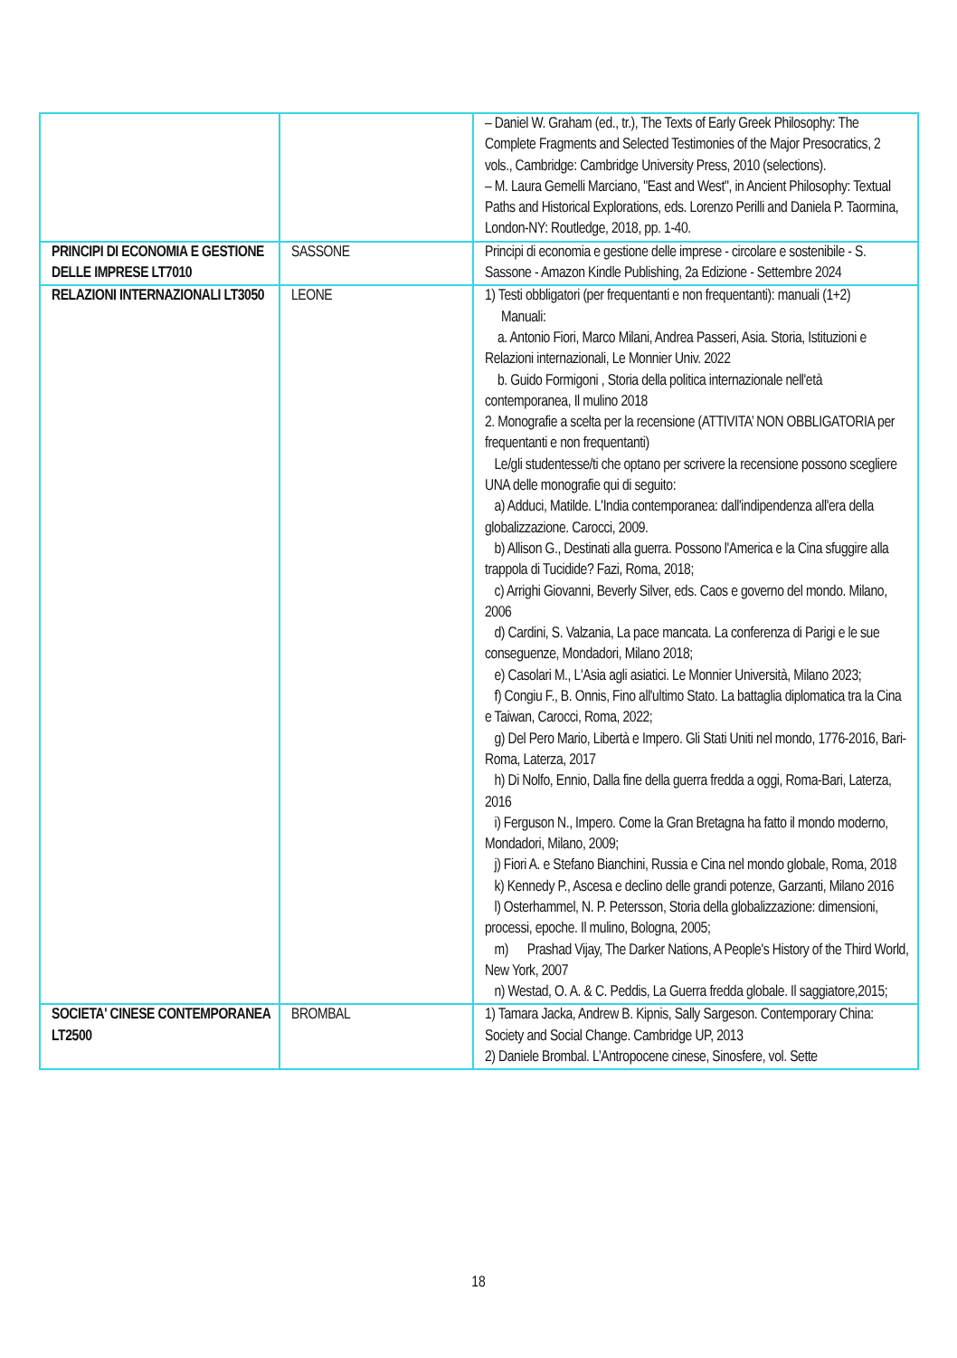| | | – Daniel W. Graham (ed., tr.), The Texts of Early Greek Philosophy: The Complete Fragments and Selected Testimonies of the Major Presocratics, 2 vols., Cambridge: Cambridge University Press, 2010 (selections). – M. Laura Gemelli Marciano, "East and West", in Ancient Philosophy: Textual Paths and Historical Explorations, eds. Lorenzo Perilli and Daniela P. Taormina, London-NY: Routledge, 2018, pp. 1-40. |
| PRINCIPI DI ECONOMIA E GESTIONE DELLE IMPRESE LT7010 | SASSONE | Principi di economia e gestione delle imprese - circolare e sostenibile - S. Sassone - Amazon Kindle Publishing, 2a Edizione - Settembre 2024 |
| RELAZIONI INTERNAZIONALI LT3050 | LEONE | 1) Testi obbligatori (per frequentanti e non frequentanti): manuali (1+2) Manuali: a. Antonio Fiori, Marco Milani, Andrea Passeri, Asia. Storia, Istituzioni e Relazioni internazionali, Le Monnier Univ. 2022 b. Guido Formigoni , Storia della politica internazionale nell'età contemporanea, Il mulino 2018 2. Monografie a scelta per la recensione (ATTIVITA’ NON OBBLIGATORIA per frequentanti e non frequentanti) Le/gli studentesse/ti che optano per scrivere la recensione possono scegliere UNA delle monografie qui di seguito: a) Adduci, Matilde. L'India contemporanea: dall'indipendenza all'era della globalizzazione. Carocci, 2009. b) Allison G., Destinati alla guerra. Possono l'America e la Cina sfuggire alla trappola di Tucidide? Fazi, Roma, 2018; c) Arrighi Giovanni, Beverly Silver, eds. Caos e governo del mondo. Milano, 2006 d) Cardini, S. Valzania, La pace mancata. La conferenza di Parigi e le sue conseguenze, Mondadori, Milano 2018; e) Casolari M., L'Asia agli asiatici. Le Monnier Università, Milano 2023; f) Congiu F., B. Onnis, Fino all'ultimo Stato. La battaglia diplomatica tra la Cina e Taiwan, Carocci, Roma, 2022; g) Del Pero Mario, Libertà e Impero. Gli Stati Uniti nel mondo, 1776-2016, Bari-Roma, Laterza, 2017 h) Di Nolfo, Ennio, Dalla fine della guerra fredda a oggi, Roma-Bari, Laterza, 2016 i) Ferguson N., Impero. Come la Gran Bretagna ha fatto il mondo moderno, Mondadori, Milano, 2009; j) Fiori A. e Stefano Bianchini, Russia e Cina nel mondo globale, Roma, 2018 k) Kennedy P., Ascesa e declino delle grandi potenze, Garzanti, Milano 2016 l) Osterhammel, N. P. Petersson, Storia della globalizzazione: dimensioni, processi, epoche. Il mulino, Bologna, 2005; m) Prashad Vijay, The Darker Nations, A People's History of the Third World, New York, 2007 n) Westad, O. A. & C. Peddis, La Guerra fredda globale. Il saggiatore,2015; |
| SOCIETA' CINESE CONTEMPORANEA LT2500 | BROMBAL | 1) Tamara Jacka, Andrew B. Kipnis, Sally Sargeson. Contemporary China: Society and Social Change. Cambridge UP, 2013 2) Daniele Brombal. L’Antropocene cinese, Sinosfere, vol. Sette |
18